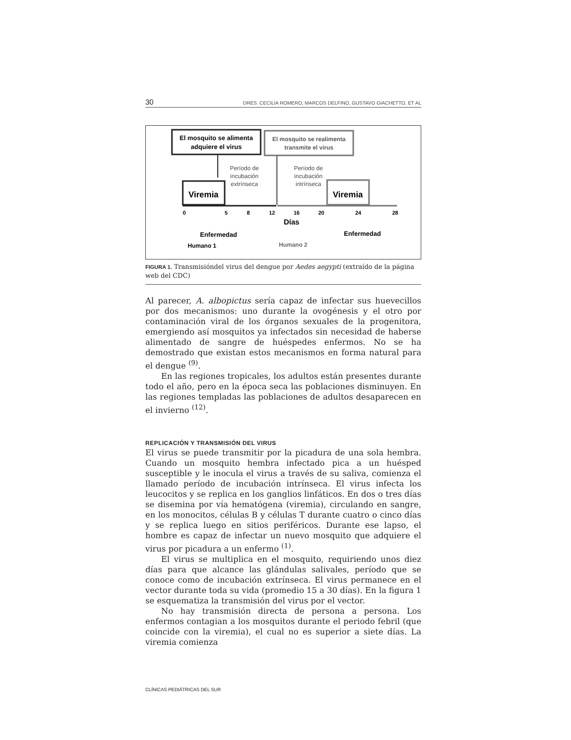30 DRES. CECILIA ROMERO, MARCOS DELFINO, GUSTAVO GIACHETTO, ET AL
El mosquito se alimenta
adquiere el virus
El mosquito se realimenta
transmite el virus
Período de
incubación
extrínseca
Período de
incubación
intrínseca
Viremia
Viremia
0
5
8
12
16
20
24
28
Días
Enfermedad
Enfermedad
Humano 1
Humano 2
FIGURA 1. Transmisióndel virus del dengue por Aedes aegypti (extraído de la página web del CDC)
Al parecer, A. albopictus sería capaz de infectar sus huevecillos por dos mecanismos: uno durante la ovogénesis y el otro por contaminación viral de los órganos sexuales de la progenitora, emergiendo así mosquitos ya infectados sin necesidad de haberse alimentado de sangre de huéspedes enfermos. No se ha demostrado que existan estos mecanismos en forma natural para el dengue <sup>(9)</sup>.
En las regiones tropicales, los adultos están presentes durante todo el año, pero en la época seca las poblaciones disminuyen. En las regiones templadas las poblaciones de adultos desaparecen en el invierno <sup>(12)</sup>.
REPLICACIÓN Y TRANSMISIÓN DEL VIRUS
El virus se puede transmitir por la picadura de una sola hembra. Cuando un mosquito hembra infectado pica a un huésped susceptible y le inocula el virus a través de su saliva, comienza el llamado período de incubación intrínseca. El virus infecta los leucocitos y se replica en los ganglios linfáticos. En dos o tres días se disemina por vía hematógena (viremia), circulando en sangre, en los monocitos, células B y células T durante cuatro o cinco días y se replica luego en sitios periféricos. Durante ese lapso, el hombre es capaz de infectar un nuevo mosquito que adquiere el virus por picadura a un enfermo <sup>(1)</sup>.
El virus se multiplica en el mosquito, requiriendo unos diez días para que alcance las glándulas salivales, período que se conoce como de incubación extrínseca. El virus permanece en el vector durante toda su vida (promedio 15 a 30 días). En la figura 1 se esquematiza la transmisión del virus por el vector.
No hay transmisión directa de persona a persona. Los enfermos contagian a los mosquitos durante el periodo febril (que coincide con la viremia), el cual no es superior a siete días. La viremia comienza
CLÍNICAS PEDIÁTRICAS DEL SUR